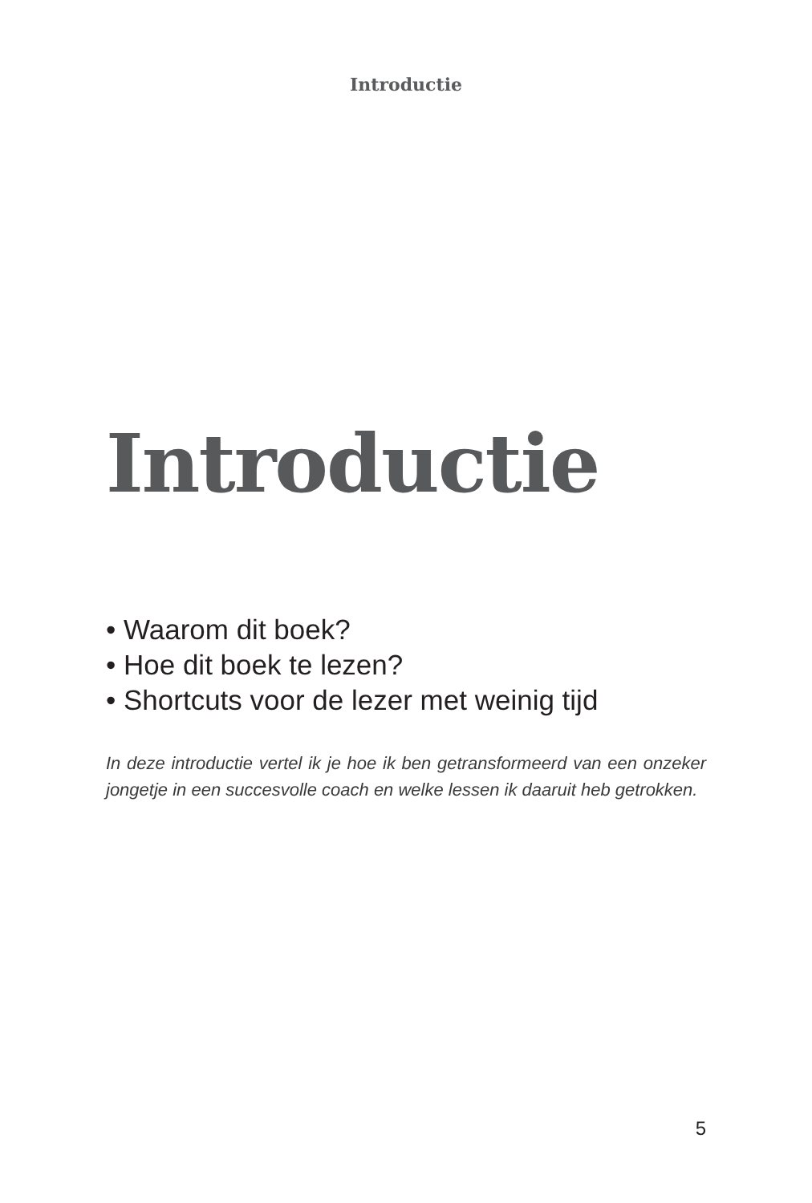Introductie
Introductie
• Waarom dit boek?
• Hoe dit boek te lezen?
• Shortcuts voor de lezer met weinig tijd
In deze introductie vertel ik je hoe ik ben getransformeerd van een onzeker jongetje in een succesvolle coach en welke lessen ik daaruit heb getrokken.
5